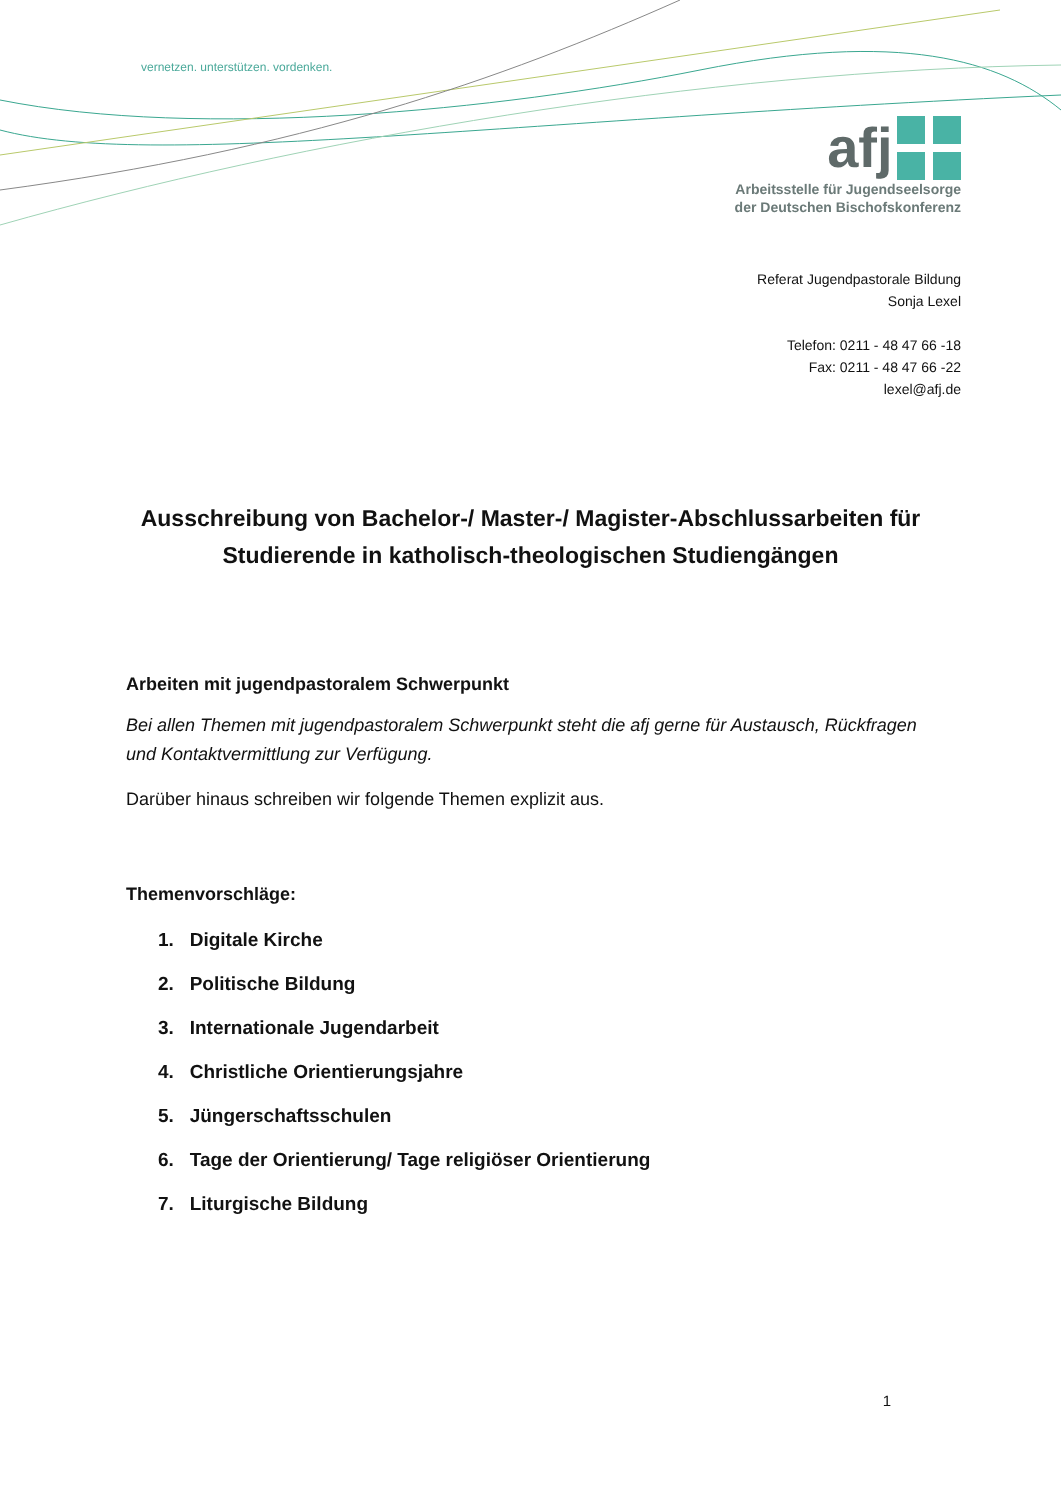vernetzen. unterstützen. vordenken.
afj
Arbeitsstelle für Jugendseelsorge
der Deutschen Bischofskonferenz
Referat Jugendpastorale Bildung
Sonja Lexel
Telefon: 0211 - 48 47 66 -18
Fax: 0211 - 48 47 66 -22
lexel@afj.de
Ausschreibung von Bachelor-/ Master-/ Magister-Abschlussarbeiten für Studierende in katholisch-theologischen Studiengängen
Arbeiten mit jugendpastoralem Schwerpunkt
Bei allen Themen mit jugendpastoralem Schwerpunkt steht die afj gerne für Austausch, Rückfragen und Kontaktvermittlung zur Verfügung.
Darüber hinaus schreiben wir folgende Themen explizit aus.
Themenvorschläge:
1. Digitale Kirche
2. Politische Bildung
3. Internationale Jugendarbeit
4. Christliche Orientierungsjahre
5. Jüngerschaftsschulen
6. Tage der Orientierung/ Tage religiöser Orientierung
7. Liturgische Bildung
1